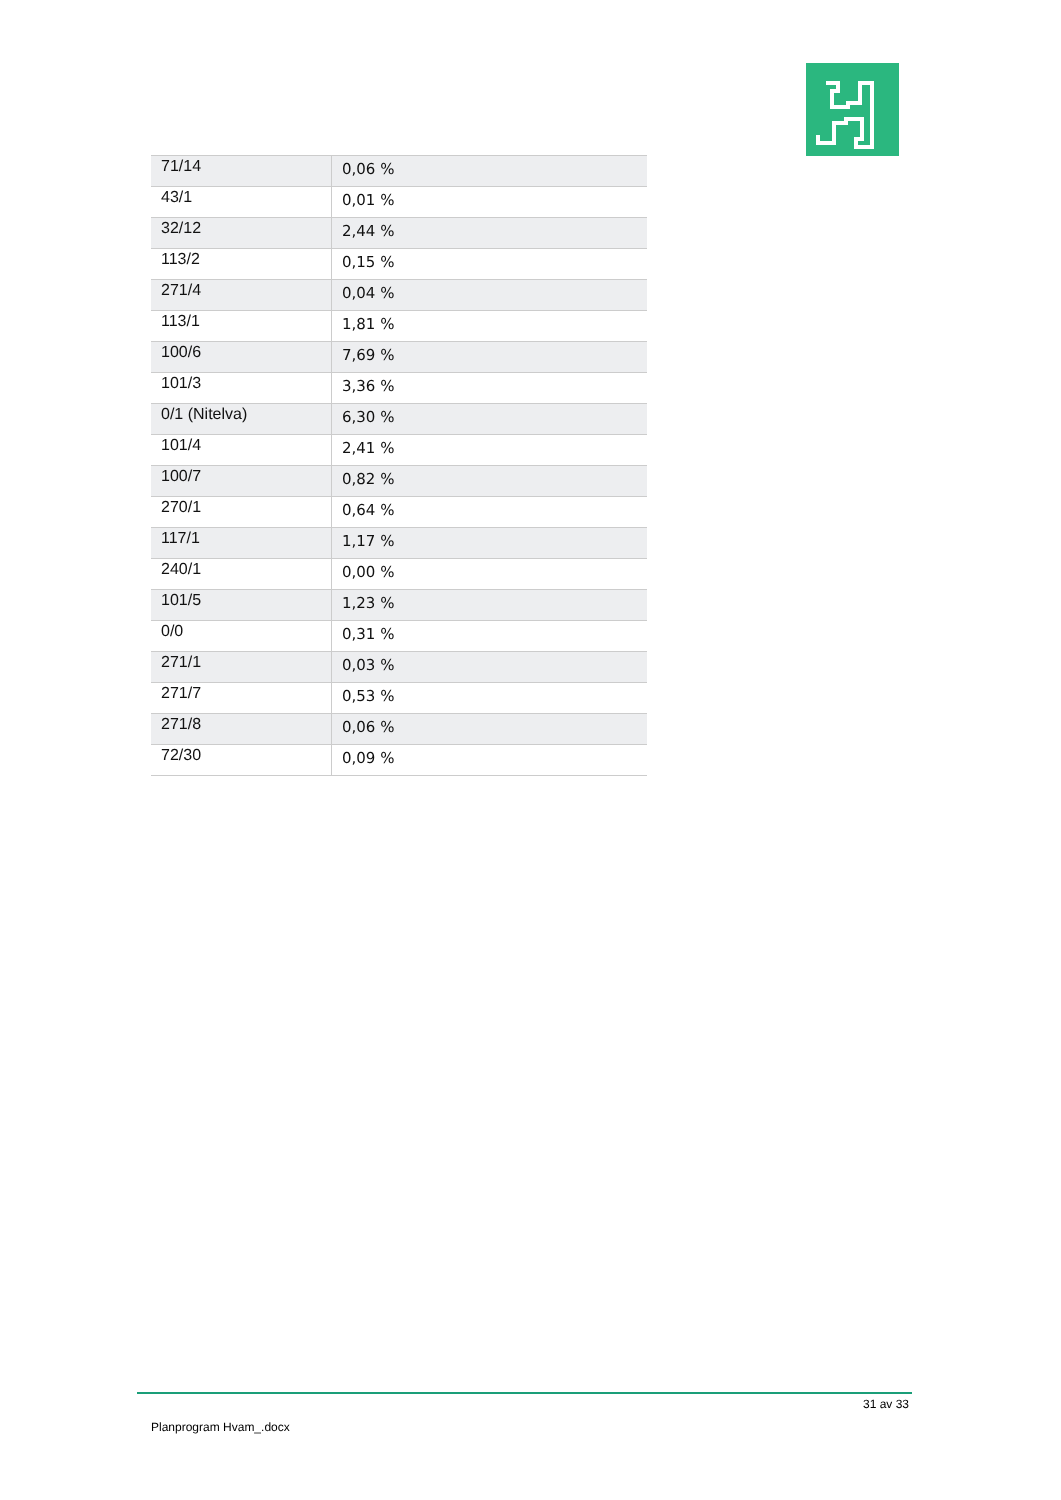| 71/14 | 0,06 % |
| 43/1 | 0,01 % |
| 32/12 | 2,44 % |
| 113/2 | 0,15 % |
| 271/4 | 0,04 % |
| 113/1 | 1,81 % |
| 100/6 | 7,69 % |
| 101/3 | 3,36 % |
| 0/1 (Nitelva) | 6,30 % |
| 101/4 | 2,41 % |
| 100/7 | 0,82 % |
| 270/1 | 0,64 % |
| 117/1 | 1,17 % |
| 240/1 | 0,00 % |
| 101/5 | 1,23 % |
| 0/0 | 0,31 % |
| 271/1 | 0,03 % |
| 271/7 | 0,53 % |
| 271/8 | 0,06 % |
| 72/30 | 0,09 % |
31 av 33
Planprogram Hvam_.docx